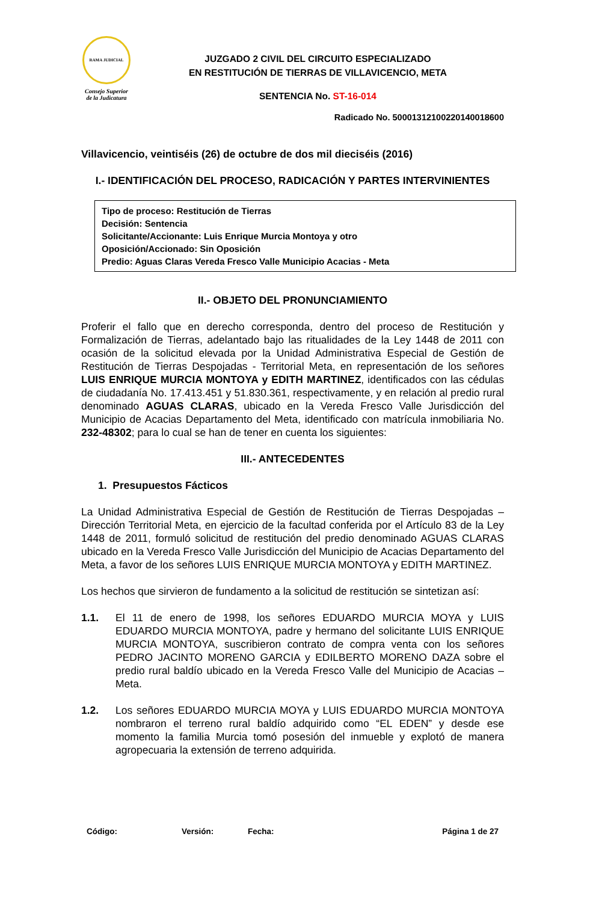RAMA JUDICIAL
Consejo Superior
de la Judicatura
JUZGADO 2 CIVIL DEL CIRCUITO ESPECIALIZADO
EN RESTITUCIÓN DE TIERRAS DE VILLAVICENCIO, META
SENTENCIA No. ST-16-014
Radicado No. 50001312100220140018600
Villavicencio, veintiséis (26) de octubre de dos mil dieciséis (2016)
I.- IDENTIFICACIÓN DEL PROCESO, RADICACIÓN Y PARTES INTERVINIENTES
Tipo de proceso: Restitución de Tierras
Decisión: Sentencia
Solicitante/Accionante: Luis Enrique Murcia Montoya y otro
Oposición/Accionado: Sin Oposición
Predio: Aguas Claras Vereda Fresco Valle Municipio Acacias - Meta
II.- OBJETO DEL PRONUNCIAMIENTO
Proferir el fallo que en derecho corresponda, dentro del proceso de Restitución y Formalización de Tierras, adelantado bajo las ritualidades de la Ley 1448 de 2011 con ocasión de la solicitud elevada por la Unidad Administrativa Especial de Gestión de Restitución de Tierras Despojadas - Territorial Meta, en representación de los señores LUIS ENRIQUE MURCIA MONTOYA y EDITH MARTINEZ, identificados con las cédulas de ciudadanía No. 17.413.451 y 51.830.361, respectivamente, y en relación al predio rural denominado AGUAS CLARAS, ubicado en la Vereda Fresco Valle Jurisdicción del Municipio de Acacias Departamento del Meta, identificado con matrícula inmobiliaria No. 232-48302; para lo cual se han de tener en cuenta los siguientes:
III.- ANTECEDENTES
1. Presupuestos Fácticos
La Unidad Administrativa Especial de Gestión de Restitución de Tierras Despojadas – Dirección Territorial Meta, en ejercicio de la facultad conferida por el Artículo 83 de la Ley 1448 de 2011, formuló solicitud de restitución del predio denominado AGUAS CLARAS ubicado en la Vereda Fresco Valle Jurisdicción del Municipio de Acacias Departamento del Meta, a favor de los señores LUIS ENRIQUE MURCIA MONTOYA y EDITH MARTINEZ.
Los hechos que sirvieron de fundamento a la solicitud de restitución se sintetizan así:
1.1. El 11 de enero de 1998, los señores EDUARDO MURCIA MOYA y LUIS EDUARDO MURCIA MONTOYA, padre y hermano del solicitante LUIS ENRIQUE MURCIA MONTOYA, suscribieron contrato de compra venta con los señores PEDRO JACINTO MORENO GARCIA y EDILBERTO MORENO DAZA sobre el predio rural baldío ubicado en la Vereda Fresco Valle del Municipio de Acacias – Meta.
1.2. Los señores EDUARDO MURCIA MOYA y LUIS EDUARDO MURCIA MONTOYA nombraron el terreno rural baldío adquirido como “EL EDEN” y desde ese momento la familia Murcia tomó posesión del inmueble y explotó de manera agropecuaria la extensión de terreno adquirida.
Código: Versión: Fecha: Página 1 de 27